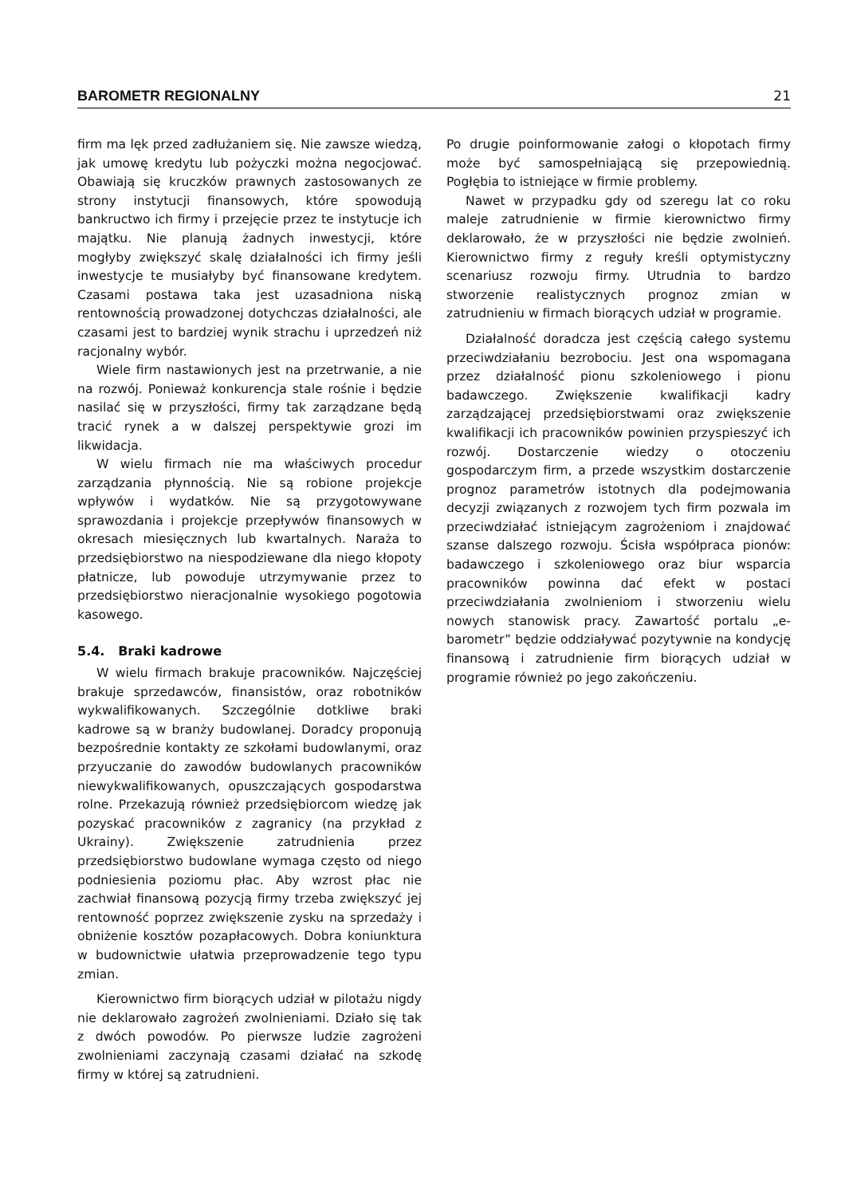BAROMETR REGIONALNY 21
firm ma lęk przed zadłużaniem się. Nie zawsze wiedzą, jak umowę kredytu lub pożyczki można negocjować. Obawiają się kruczków prawnych zastosowanych ze strony instytucji finansowych, które spowodują bankructwo ich firmy i przejęcie przez te instytucje ich majątku. Nie planują żadnych inwestycji, które mogłyby zwiększyć skalę działalności ich firmy jeśli inwestycje te musiałyby być finansowane kredytem. Czasami postawa taka jest uzasadniona niską rentownością prowadzonej dotychczas działalności, ale czasami jest to bardziej wynik strachu i uprzedzeń niż racjonalny wybór.
Wiele firm nastawionych jest na przetrwanie, a nie na rozwój. Ponieważ konkurencja stale rośnie i będzie nasilać się w przyszłości, firmy tak zarządzane będą tracić rynek a w dalszej perspektywie grozi im likwidacja.
W wielu firmach nie ma właściwych procedur zarządzania płynnością. Nie są robione projekcje wpływów i wydatków. Nie są przygotowywane sprawozdania i projekcje przepływów finansowych w okresach miesięcznych lub kwartalnych. Naraża to przedsiębiorstwo na niespodziewane dla niego kłopoty płatnicze, lub powoduje utrzymywanie przez to przedsiębiorstwo nieracjonalnie wysokiego pogotowia kasowego.
5.4. Braki kadrowe
W wielu firmach brakuje pracowników. Najczęściej brakuje sprzedawców, finansistów, oraz robotników wykwalifikowanych. Szczególnie dotkliwe braki kadrowe są w branży budowlanej. Doradcy proponują bezpośrednie kontakty ze szkołami budowlanymi, oraz przyuczanie do zawodów budowlanych pracowników niewykwalifikowanych, opuszczających gospodarstwa rolne. Przekazują również przedsiębiorcom wiedzę jak pozyskać pracowników z zagranicy (na przykład z Ukrainy). Zwiększenie zatrudnienia przez przedsiębiorstwo budowlane wymaga często od niego podniesienia poziomu płac. Aby wzrost płac nie zachwiał finansową pozycją firmy trzeba zwiększyć jej rentowność poprzez zwiększenie zysku na sprzedaży i obniżenie kosztów pozapłacowych. Dobra koniunktura w budownictwie ułatwia przeprowadzenie tego typu zmian.
Kierownictwo firm biorących udział w pilotażu nigdy nie deklarowało zagrożeń zwolnieniami. Działo się tak z dwóch powodów. Po pierwsze ludzie zagrożeni zwolnieniami zaczynają czasami działać na szkodę firmy w której są zatrudnieni.
Po drugie poinformowanie załogi o kłopotach firmy może być samospełniającą się przepowiednią. Pogłębia to istniejące w firmie problemy.
Nawet w przypadku gdy od szeregu lat co roku maleje zatrudnienie w firmie kierownictwo firmy deklarowało, że w przyszłości nie będzie zwolnień. Kierownictwo firmy z reguły kreśli optymistyczny scenariusz rozwoju firmy. Utrudnia to bardzo stworzenie realistycznych prognoz zmian w zatrudnieniu w firmach biorących udział w programie.
Działalność doradcza jest częścią całego systemu przeciwdziałaniu bezrobociu. Jest ona wspomagana przez działalność pionu szkoleniowego i pionu badawczego. Zwiększenie kwalifikacji kadry zarządzającej przedsiębiorstwami oraz zwiększenie kwalifikacji ich pracowników powinien przyspieszyć ich rozwój. Dostarczenie wiedzy o otoczeniu gospodarczym firm, a przede wszystkim dostarczenie prognoz parametrów istotnych dla podejmowania decyzji związanych z rozwojem tych firm pozwala im przeciwdziałać istniejącym zagrożeniom i znajdować szanse dalszego rozwoju. Ścisła współpraca pionów: badawczego i szkoleniowego oraz biur wsparcia pracowników powinna dać efekt w postaci przeciwdziałania zwolnieniom i stworzeniu wielu nowych stanowisk pracy. Zawartość portalu „e-barometr” będzie oddziaływać pozytywnie na kondycję finansową i zatrudnienie firm biorących udział w programie również po jego zakończeniu.